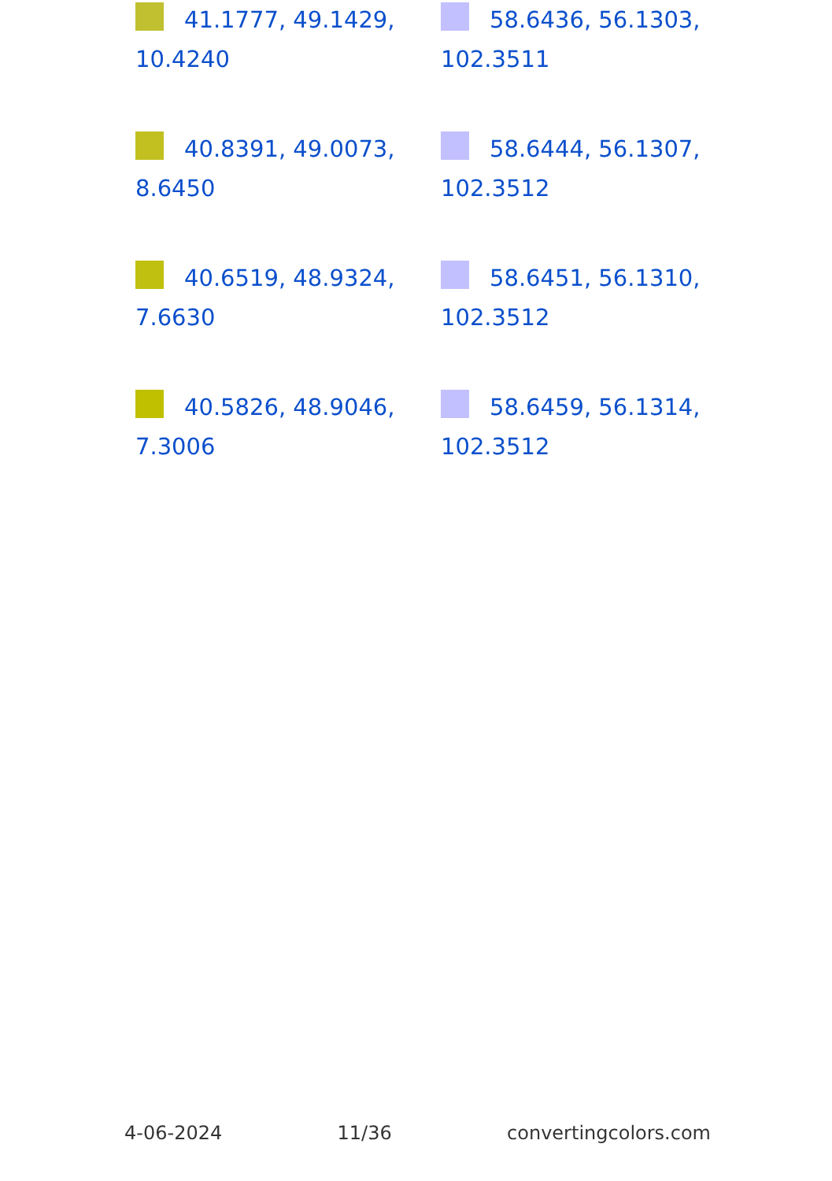41.1777, 49.1429, 10.4240
58.6436, 56.1303, 102.3511
40.8391, 49.0073, 8.6450
58.6444, 56.1307, 102.3512
40.6519, 48.9324, 7.6630
58.6451, 56.1310, 102.3512
40.5826, 48.9046, 7.3006
58.6459, 56.1314, 102.3512
4-06-2024 11/36 convertingcolors.com